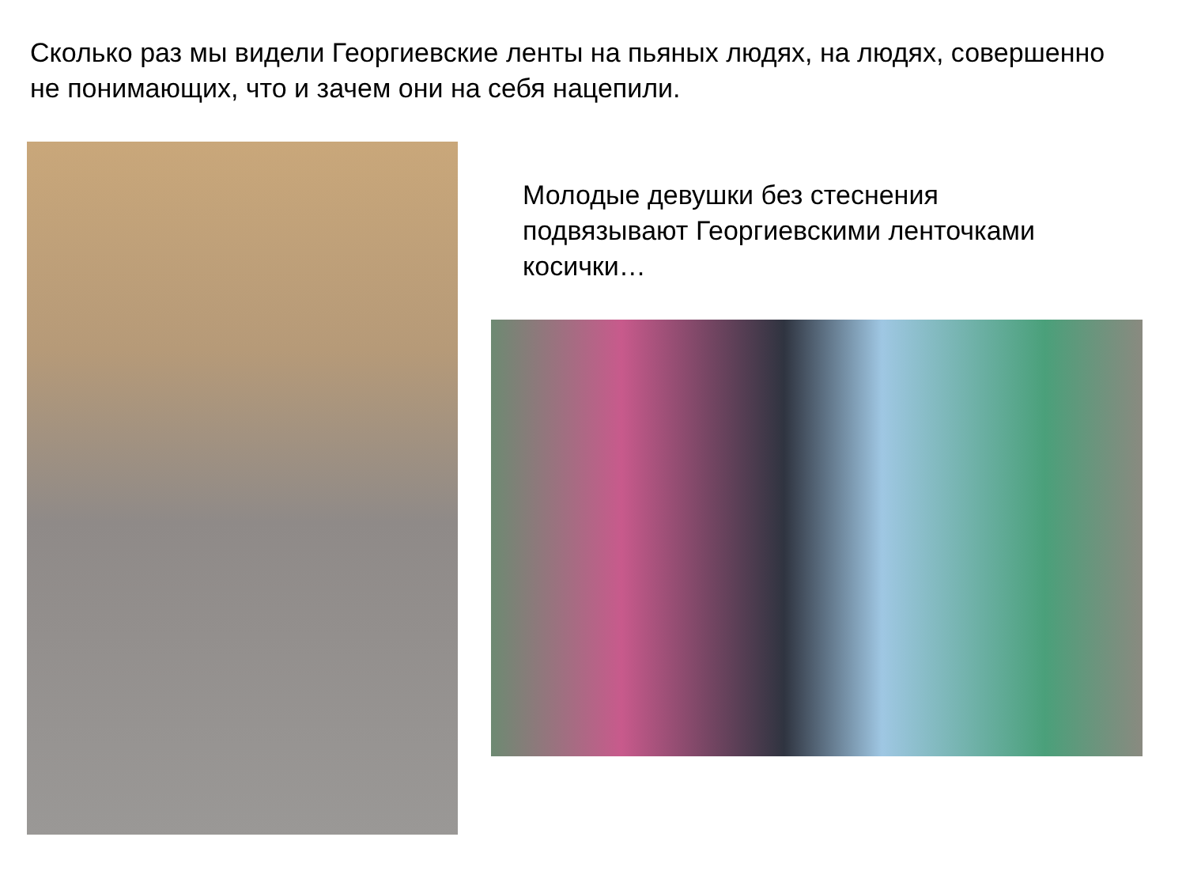Сколько раз мы видели Георгиевские ленты на пьяных людях, на людях, совершенно не понимающих, что и зачем они на себя нацепили.
Молодые девушки без стеснения подвязывают Георгиевскими ленточками косички…